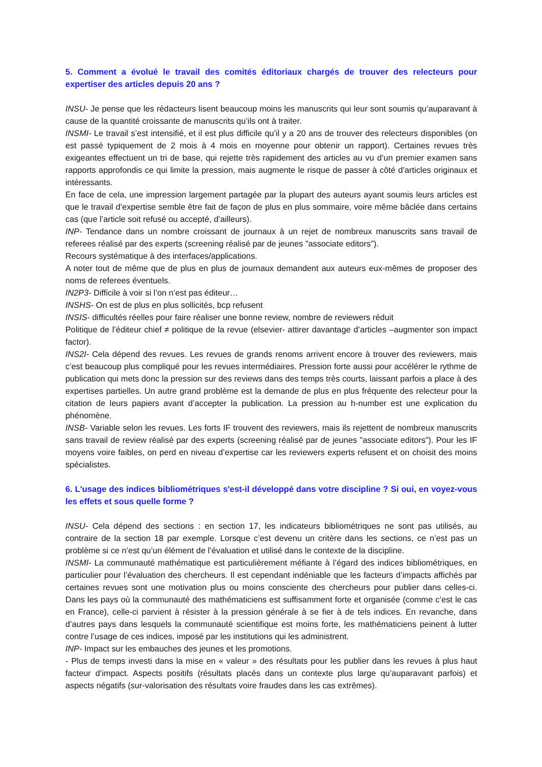5. Comment a évolué le travail des comités éditoriaux chargés de trouver des relecteurs pour expertiser des articles depuis 20 ans ?
INSU- Je pense que les rédacteurs lisent beaucoup moins les manuscrits qui leur sont soumis qu’auparavant à cause de la quantité croissante de manuscrits qu’ils ont à traiter.
INSMI- Le travail s’est intensifié, et il est plus difficile qu’il y a 20 ans de trouver des relecteurs disponibles (on est passé typiquement de 2 mois à 4 mois en moyenne pour obtenir un rapport). Certaines revues très exigeantes effectuent un tri de base, qui rejette très rapidement des articles au vu d’un premier examen sans rapports approfondis ce qui limite la pression, mais augmente le risque de passer à côté d’articles originaux et intéressants.
En face de cela, une impression largement partagée par la plupart des auteurs ayant soumis leurs articles est que le travail d’expertise semble être fait de façon de plus en plus sommaire, voire même bâclée dans certains cas (que l’article soit refusé ou accepté, d’ailleurs).
INP- Tendance dans un nombre croissant de journaux à un rejet de nombreux manuscrits sans travail de referees réalisé par des experts (screening réalisé par de jeunes "associate editors").
Recours systématique à des interfaces/applications.
A noter tout de même que de plus en plus de journaux demandent aux auteurs eux-mêmes de proposer des noms de referees éventuels.
IN2P3- Difficile à voir si l’on n’est pas éditeur…
INSHS- On est de plus en plus sollicités, bcp refusent
INSIS- difficultés réelles pour faire réaliser une bonne review, nombre de reviewers réduit
Politique de l’éditeur chief ≠ politique de la revue (elsevier- attirer davantage d’articles –augmenter son impact factor).
INS2I- Cela dépend des revues. Les revues de grands renoms arrivent encore à trouver des reviewers, mais c’est beaucoup plus compliqué pour les revues intermédiaires. Pression forte aussi pour accélérer le rythme de publication qui mets donc la pression sur des reviews dans des temps très courts, laissant parfois a place à des expertises partielles. Un autre grand problème est la demande de plus en plus fréquente des relecteur pour la citation de leurs papiers avant d’accepter la publication. La pression au h-number est une explication du phénomène.
INSB- Variable selon les revues. Les forts IF trouvent des reviewers, mais ils rejettent de nombreux manuscrits sans travail de review réalisé par des experts (screening réalisé par de jeunes "associate editors"). Pour les IF moyens voire faibles, on perd en niveau d’expertise car les reviewers experts refusent et on choisit des moins spécialistes.
6. L'usage des indices bibliométriques s'est-il développé dans votre discipline ? Si oui, en voyez-vous les effets et sous quelle forme ?
INSU- Cela dépend des sections : en section 17, les indicateurs bibliométriques ne sont pas utilisés, au contraire de la section 18 par exemple. Lorsque c’est devenu un critère dans les sections, ce n’est pas un problème si ce n’est qu’un élément de l’évaluation et utilisé dans le contexte de la discipline.
INSMI- La communauté mathématique est particulièrement méfiante à l’égard des indices bibliométriques, en particulier pour l’évaluation des chercheurs. Il est cependant indéniable que les facteurs d’impacts affichés par certaines revues sont une motivation plus ou moins consciente des chercheurs pour publier dans celles-ci. Dans les pays où la communauté des mathématiciens est suffisamment forte et organisée (comme c’est le cas en France), celle-ci parvient à résister à la pression générale à se fier à de tels indices. En revanche, dans d’autres pays dans lesquels la communauté scientifique est moins forte, les mathématiciens peinent à lutter contre l’usage de ces indices, imposé par les institutions qui les administrent.
INP- Impact sur les embauches des jeunes et les promotions.
- Plus de temps investi dans la mise en « valeur » des résultats pour les publier dans les revues à plus haut facteur d’impact. Aspects positifs (résultats placés dans un contexte plus large qu’auparavant parfois) et aspects négatifs (sur-valorisation des résultats voire fraudes dans les cas extrêmes).